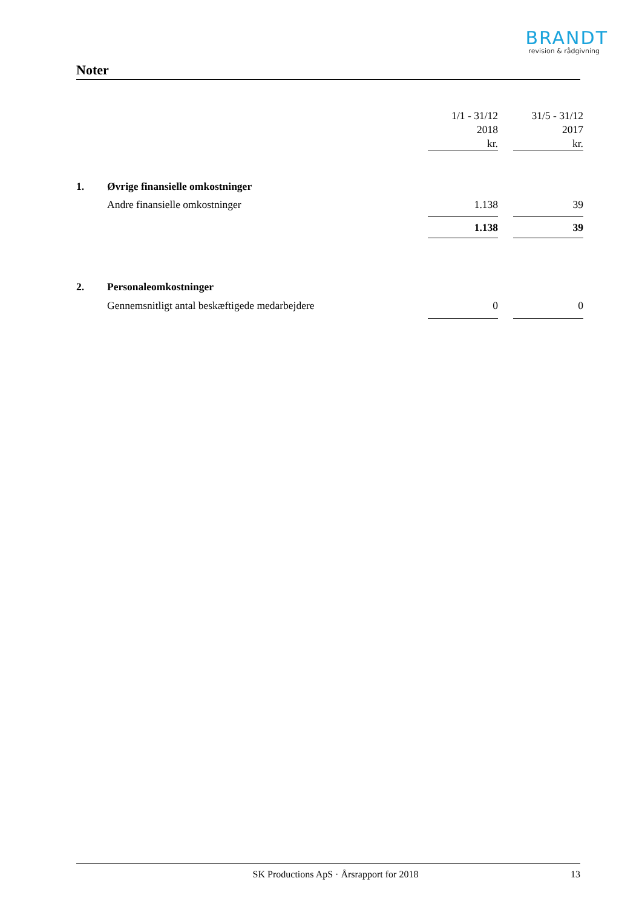BRANDT
revision & rådgivning
Noter
| | | 1/1 - 31/12 2018 kr. | | 31/5 - 31/12 2017 kr. |
| --- | --- | --- | --- | --- |
| 1. | Øvrige finansielle omkostninger | | | |
| | Andre finansielle omkostninger | 1.138 | | 39 |
| | | 1.138 | | 39 |
| 2. | Personaleomkostninger | | | |
| | Gennemsnitligt antal beskæftigede medarbejdere | 0 | | 0 |
SK Productions ApS · Årsrapport for 2018 13